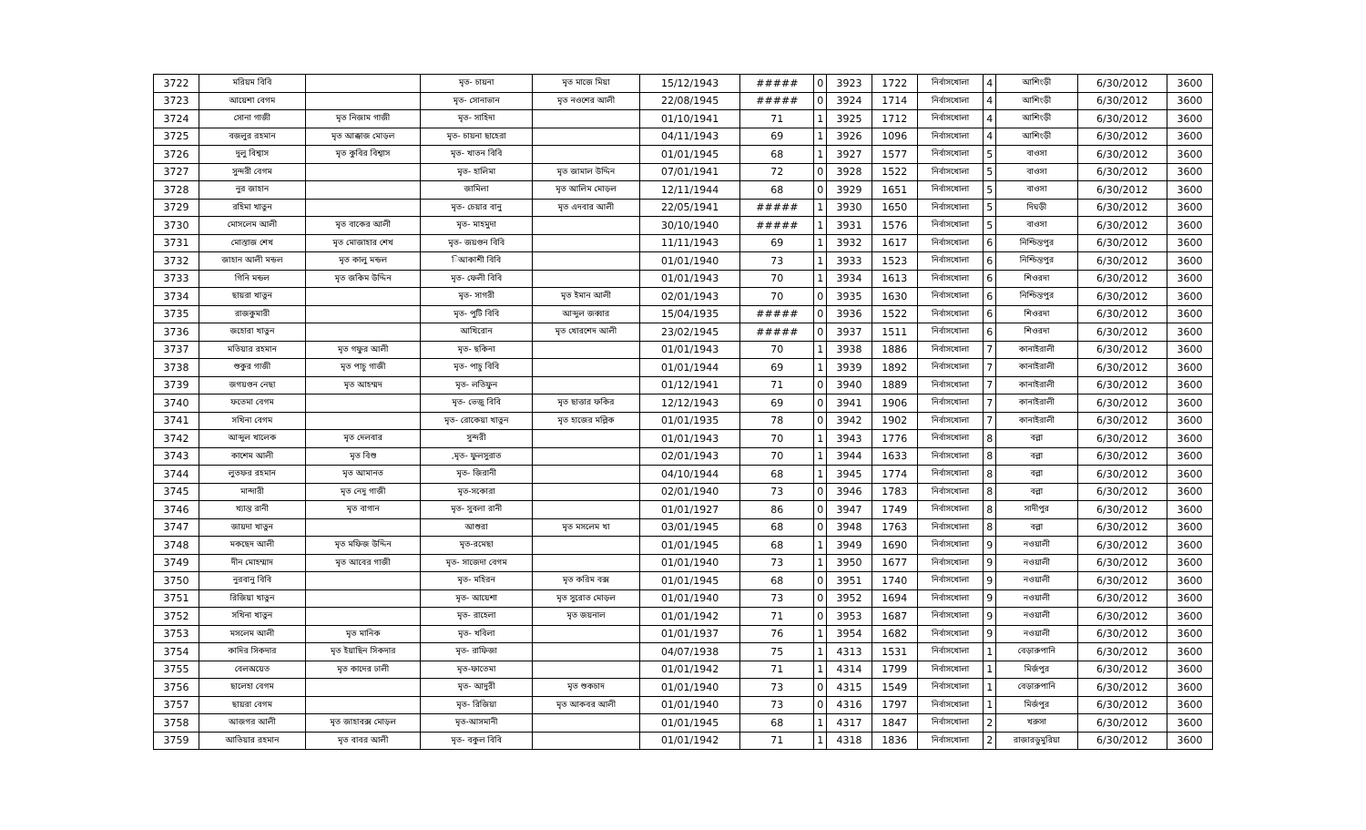| 3722 | মরিয়ম বিবি | | মৃত- চায়না | মৃত মাজে মিয়া | 15/12/1943 | ##### | 0 | 3923 | 1722 | নির্বাসখোলা | 4 | আশিংড়ী | 6/30/2012 | 3600 |
| 3723 | আয়েশা বেগম | | মৃত- সোনাভান | মৃত নওশের আলী | 22/08/1945 | ##### | 0 | 3924 | 1714 | নির্বাসখোলা | 4 | আশিংড়ী | 6/30/2012 | 3600 |
| 3724 | সোনা গাজী | মৃত নিজাম গাজী | মৃত- সাহিদা | | 01/10/1941 | 71 | 1 | 3925 | 1712 | নির্বাসখোলা | 4 | আশিংড়ী | 6/30/2012 | 3600 |
| 3725 | বজলুর রহমান | মৃত আক্কাজ মোড়ল | মৃত- চায়না ছাহেরা | | 04/11/1943 | 69 | 1 | 3926 | 1096 | নির্বাসখোলা | 4 | আশিংড়ী | 6/30/2012 | 3600 |
| 3726 | দুলু বিশ্বাস | মৃত কুবির বিশ্বাস | মৃত- খাতন বিবি | | 01/01/1945 | 68 | 1 | 3927 | 1577 | নির্বাসখোলা | 5 | বাওসা | 6/30/2012 | 3600 |
| 3727 | সুন্দরী বেগম | | মৃত- হালিমা | মৃত জামাল উদ্দিন | 07/01/1941 | 72 | 0 | 3928 | 1522 | নির্বাসখোলা | 5 | বাওসা | 6/30/2012 | 3600 |
| 3728 | নুর জাহান | | জামিলা | মৃত আলিম মোড়ল | 12/11/1944 | 68 | 0 | 3929 | 1651 | নির্বাসখোলা | 5 | বাওসা | 6/30/2012 | 3600 |
| 3729 | রহিমা খাতুন | | মৃত- চেয়ার বানু | মৃত এদবার আলী | 22/05/1941 | ##### | 1 | 3930 | 1650 | নির্বাসখোলা | 5 | দিঘড়ী | 6/30/2012 | 3600 |
| 3730 | মোসলেম আলী | মৃত বাকের আলী | মৃত- মাহমুদা | | 30/10/1940 | ##### | 1 | 3931 | 1576 | নির্বাসখোলা | 5 | বাওসা | 6/30/2012 | 3600 |
| 3731 | মোস্তাজ শেখ | মৃত মোজাহার শেখ | মৃত- জয়গুন বিবি | | 11/11/1943 | 69 | 1 | 3932 | 1617 | নির্বাসখোলা | 6 | নিশ্চিন্তপুর | 6/30/2012 | 3600 |
| 3732 | জাহান আলী মন্ডল | মৃত কালু মন্ডল | িআকাশী বিবি | | 01/01/1940 | 73 | 1 | 3933 | 1523 | নির্বাসখোলা | 6 | নিশ্চিন্তপুর | 6/30/2012 | 3600 |
| 3733 | গিনি মন্ডল | মৃত জকিম উদ্দিন | মৃত- ফেলী বিবি | | 01/01/1943 | 70 | 1 | 3934 | 1613 | নির্বাসখোলা | 6 | শিওরদা | 6/30/2012 | 3600 |
| 3734 | ছায়রা খাতুন | | মৃত- সাগরী | মৃত ইমান আলী | 02/01/1943 | 70 | 0 | 3935 | 1630 | নির্বাসখোলা | 6 | নিশ্চিন্তপুর | 6/30/2012 | 3600 |
| 3735 | রাজকুমারী | | মৃত- পুটি বিবি | আব্দুল জব্বার | 15/04/1935 | ##### | 0 | 3936 | 1522 | নির্বাসখোলা | 6 | শিওরদা | 6/30/2012 | 3600 |
| 3736 | জহোরা খাতুন | | আখিরোন | মৃত খোরশেদ আলী | 23/02/1945 | ##### | 0 | 3937 | 1511 | নির্বাসখোলা | 6 | শিওরদা | 6/30/2012 | 3600 |
| 3737 | মতিয়ার রহমান | মৃত গফুর আলী | মৃত- ছকিনা | | 01/01/1943 | 70 | 1 | 3938 | 1886 | নির্বাসখোলা | 7 | কানাইরালী | 6/30/2012 | 3600 |
| 3738 | শুকুর গাজী | মৃত পাচু গাজী | মৃত- পাচু বিবি | | 01/01/1944 | 69 | 1 | 3939 | 1892 | নির্বাসখোলা | 7 | কানাইরালী | 6/30/2012 | 3600 |
| 3739 | জগয়গুন নেছা | মৃত আহম্মদ | মৃত- লতিফুন | | 01/12/1941 | 71 | 0 | 3940 | 1889 | নির্বাসখোলা | 7 | কানাইরালী | 6/30/2012 | 3600 |
| 3740 | ফতেমা বেগম | | মৃত- ভেজু বিবি | মৃত ছাত্তার ফকির | 12/12/1943 | 69 | 0 | 3941 | 1906 | নির্বাসখোলা | 7 | কানাইরালী | 6/30/2012 | 3600 |
| 3741 | সখিনা বেগম | | মৃত- রোকেয়া খাতুন | মৃত হাজের মল্লিক | 01/01/1935 | 78 | 0 | 3942 | 1902 | নির্বাসখোলা | 7 | কানাইরালী | 6/30/2012 | 3600 |
| 3742 | আব্দুল খালেক | মৃত দেলবার | সুন্দরী | | 01/01/1943 | 70 | 1 | 3943 | 1776 | নির্বাসখোলা | 8 | বল্লা | 6/30/2012 | 3600 |
| 3743 | কাশেম আলী | মৃত বিশু | ,মৃত- ফুলসুরাত | | 02/01/1943 | 70 | 1 | 3944 | 1633 | নির্বাসখোলা | 8 | বল্লা | 6/30/2012 | 3600 |
| 3744 | লুতফর রহমান | মৃত আমানত | মৃত- জিরানী | | 04/10/1944 | 68 | 1 | 3945 | 1774 | নির্বাসখোলা | 8 | বল্লা | 6/30/2012 | 3600 |
| 3745 | মান্দারী | মৃত নেদু গাজী | মৃত-সকোরা | | 02/01/1940 | 73 | 0 | 3946 | 1783 | নির্বাসখোলা | 8 | বল্লা | 6/30/2012 | 3600 |
| 3746 | খ্যান্ত রানী | মৃত বাগান | মৃত- সুবলা রানী | | 01/01/1927 | 86 | 0 | 3947 | 1749 | নির্বাসখোলা | 8 | সাদীপুর | 6/30/2012 | 3600 |
| 3747 | জায়দা খাতুন | | আশুরা | মৃত মসলেম খা | 03/01/1945 | 68 | 0 | 3948 | 1763 | নির্বাসখোলা | 8 | বল্লা | 6/30/2012 | 3600 |
| 3748 | মকছেদ আলী | মৃত মফিজ উদ্দিন | মৃত-রমেছা | | 01/01/1945 | 68 | 1 | 3949 | 1690 | নির্বাসখোলা | 9 | নওয়ালী | 6/30/2012 | 3600 |
| 3749 | দীন মোহম্মাদ | মৃত আবের গাজী | মৃত- সাজেদা বেগম | | 01/01/1940 | 73 | 1 | 3950 | 1677 | নির্বাসখোলা | 9 | নওয়ালী | 6/30/2012 | 3600 |
| 3750 | নুরবানু বিবি | | মৃত- মহিরন | মৃত করিম বক্স | 01/01/1945 | 68 | 0 | 3951 | 1740 | নির্বাসখোলা | 9 | নওয়ালী | 6/30/2012 | 3600 |
| 3751 | রিজিয়া খাতুন | | মৃত- আয়েশা | মৃত সুরোত মোড়ল | 01/01/1940 | 73 | 0 | 3952 | 1694 | নির্বাসখোলা | 9 | নওয়ালী | 6/30/2012 | 3600 |
| 3752 | সখিনা খাতুন | | মৃত- রাহেলা | মৃত জয়নাল | 01/01/1942 | 71 | 0 | 3953 | 1687 | নির্বাসখোলা | 9 | নওয়ালী | 6/30/2012 | 3600 |
| 3753 | মসলেম আলী | মৃত মানিক | মৃত- খবিলা | | 01/01/1937 | 76 | 1 | 3954 | 1682 | নির্বাসখোলা | 9 | নওয়ালী | 6/30/2012 | 3600 |
| 3754 | কাদির সিকদার | মৃত ইয়াছিন সিকদার | মৃত- রাফিজা | | 04/07/1938 | 75 | 1 | 4313 | 1531 | নির্বাসখোলা | 1 | বেড়ারুপানি | 6/30/2012 | 3600 |
| 3755 | বেলঅয়েত | মৃত কাদের ঢালী | মৃত-ফাতেমা | | 01/01/1942 | 71 | 1 | 4314 | 1799 | নির্বাসখোলা | 1 | মির্জপুর | 6/30/2012 | 3600 |
| 3756 | ছালেহা বেগম | | মৃত- আদুরী | মৃত শুকচাদ | 01/01/1940 | 73 | 0 | 4315 | 1549 | নির্বাসখোলা | 1 | বেড়ারুপানি | 6/30/2012 | 3600 |
| 3757 | ছায়রা বেগম | | মৃত- রিজিয়া | মৃত আকবর আলী | 01/01/1940 | 73 | 0 | 4316 | 1797 | নির্বাসখোলা | 1 | মির্জপুর | 6/30/2012 | 3600 |
| 3758 | আজগর আলী | মৃত জাহাবক্স মোড়ল | মৃত-আসমানী | | 01/01/1945 | 68 | 1 | 4317 | 1847 | নির্বাসখোলা | 2 | খরুসা | 6/30/2012 | 3600 |
| 3759 | আতিয়ার রহমান | মৃত বাবর আলী | মৃত- বকুল বিবি | | 01/01/1942 | 71 | 1 | 4318 | 1836 | নির্বাসখোলা | 2 | রাজারডুমুরিয়া | 6/30/2012 | 3600 |